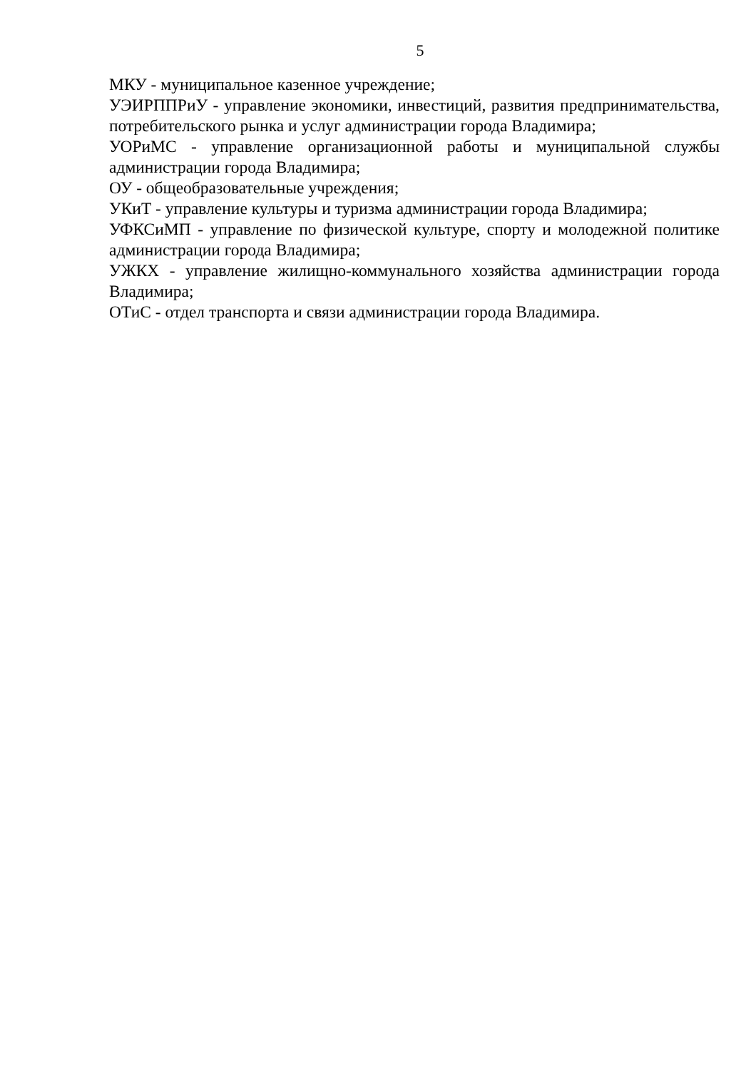5
МКУ - муниципальное казенное учреждение;
УЭИРППРиУ - управление экономики, инвестиций, развития предпринимательства, потребительского рынка и услуг администрации города Владимира;
УОРиМС - управление организационной работы и муниципальной службы администрации города Владимира;
ОУ - общеобразовательные учреждения;
УКиТ - управление культуры и туризма администрации города Владимира;
УФКСиМП - управление по физической культуре, спорту и молодежной политике администрации города Владимира;
УЖКХ - управление жилищно-коммунального хозяйства администрации города Владимира;
ОТиС - отдел транспорта и связи администрации города Владимира.